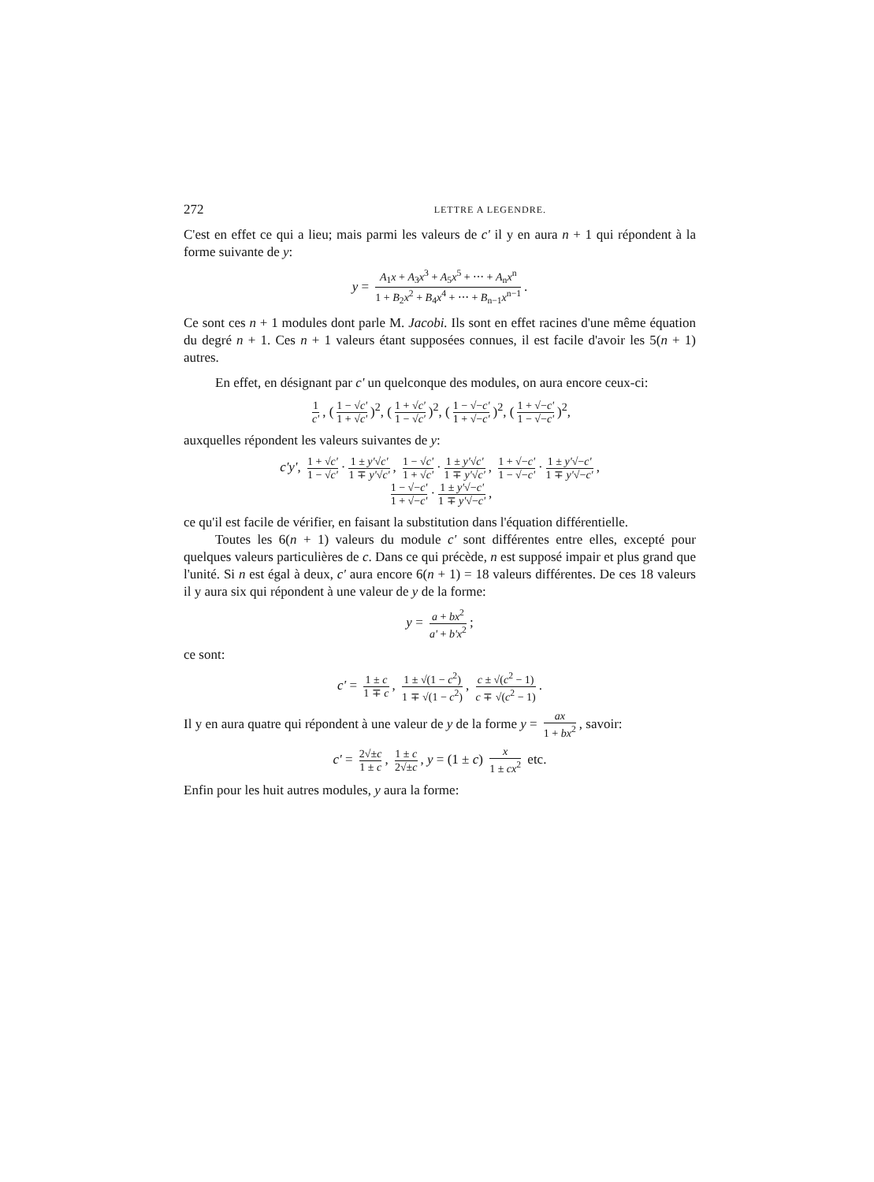272 LETTRE A LEGENDRE.
C'est en effet ce qui a lieu; mais parmi les valeurs de c' il y en aura n + 1 qui répondent à la forme suivante de y:
y = A<sub>1</sub>x + A<sub>3</sub>x<sup>3</sup> + A<sub>5</sub>x<sup>5</sup> + ⋯ + A<sub>n</sub>x<sup>n</sup> 1 + B<sub>2</sub>x<sup>2</sup> + B<sub>4</sub>x<sup>4</sup> + ⋯ + B<sub>n−1</sub>x<sup>n−1</sup>.
Ce sont ces n + 1 modules dont parle M. Jacobi. Ils sont en effet racines d'une même équation du degré n + 1. Ces n + 1 valeurs étant supposées connues, il est facile d'avoir les 5(n + 1) autres.
En effet, en désignant par c' un quelconque des modules, on aura encore ceux-ci:
1 c', (1 − √c' 1 + √c')<sup>2</sup>, (1 + √c' 1 − √c')<sup>2</sup>, (1 − √−c' 1 + √−c')<sup>2</sup>, (1 + √−c' 1 − √−c')<sup>2</sup>,
auxquelles répondent les valeurs suivantes de y:
c'y', 1 + √c' 1 − √c' · 1 ± y'√c' 1 ∓ y'√c', 1 − √c' 1 + √c' · 1 ± y'√c' 1 ∓ y'√c', 1 + √−c' 1 − √−c' · 1 ± y'√−c' 1 ∓ y'√−c',
1 − √−c' 1 + √−c' · 1 ± y'√−c' 1 ∓ y'√−c',
ce qu'il est facile de vérifier, en faisant la substitution dans l'équation différentielle.
Toutes les 6(n + 1) valeurs du module c' sont différentes entre elles, excepté pour quelques valeurs particulières de c. Dans ce qui précède, n est supposé impair et plus grand que l'unité. Si n est égal à deux, c' aura encore 6(n + 1) = 18 valeurs différentes. De ces 18 valeurs il y aura six qui répondent à une valeur de y de la forme:
y = a + bx<sup>2</sup> a' + b'x<sup>2</sup>;
ce sont:
c' = 1 ± c 1 ∓ c, 1 ± √(1 − c<sup>2</sup>) 1 ∓ √(1 − c<sup>2</sup>), c ± √(c<sup>2</sup> − 1) c ∓ √(c<sup>2</sup> − 1).
Il y en aura quatre qui répondent à une valeur de y de la forme y = ax 1 + bx<sup>2</sup>, savoir:
c' = 2√±c 1 ± c, 1 ± c 2√±c, y = (1 ± c) x 1 ± cx<sup>2</sup> etc.
Enfin pour les huit autres modules, y aura la forme: